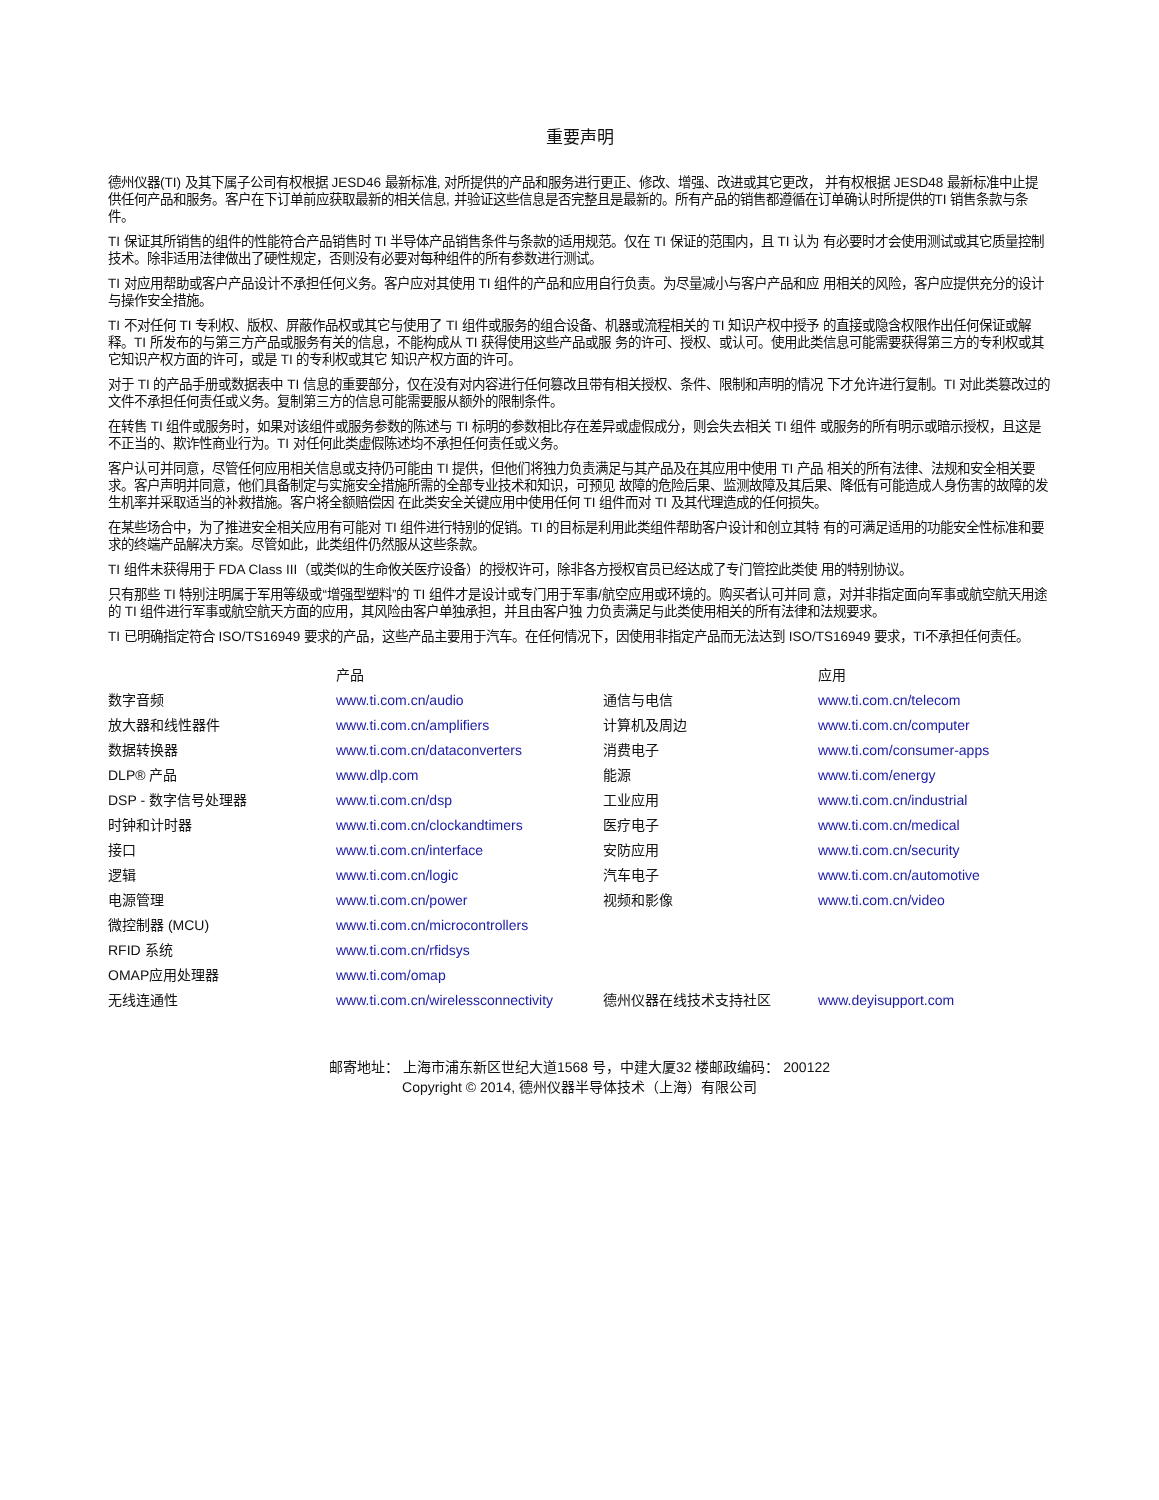重要声明
德州仪器(TI) 及其下属子公司有权根据 JESD46 最新标准, 对所提供的产品和服务进行更正、修改、增强、改进或其它更改， 并有权根据 JESD48 最新标准中止提供任何产品和服务。客户在下订单前应获取最新的相关信息, 并验证这些信息是否完整且是最新的。所有产品的销售都遵循在订单确认时所提供的TI 销售条款与条件。
TI 保证其所销售的组件的性能符合产品销售时 TI 半导体产品销售条件与条款的适用规范。仅在 TI 保证的范围内，且 TI 认为 有必要时才会使用测试或其它质量控制技术。除非适用法律做出了硬性规定，否则没有必要对每种组件的所有参数进行测试。
TI 对应用帮助或客户产品设计不承担任何义务。客户应对其使用 TI 组件的产品和应用自行负责。为尽量减小与客户产品和应 用相关的风险，客户应提供充分的设计与操作安全措施。
TI 不对任何 TI 专利权、版权、屏蔽作品权或其它与使用了 TI 组件或服务的组合设备、机器或流程相关的 TI 知识产权中授予 的直接或隐含权限作出任何保证或解释。TI 所发布的与第三方产品或服务有关的信息，不能构成从 TI 获得使用这些产品或服 务的许可、授权、或认可。使用此类信息可能需要获得第三方的专利权或其它知识产权方面的许可，或是 TI 的专利权或其它 知识产权方面的许可。
对于 TI 的产品手册或数据表中 TI 信息的重要部分，仅在没有对内容进行任何篡改且带有相关授权、条件、限制和声明的情况 下才允许进行复制。TI 对此类篡改过的文件不承担任何责任或义务。复制第三方的信息可能需要服从额外的限制条件。
在转售 TI 组件或服务时，如果对该组件或服务参数的陈述与 TI 标明的参数相比存在差异或虚假成分，则会失去相关 TI 组件 或服务的所有明示或暗示授权，且这是不正当的、欺诈性商业行为。TI 对任何此类虚假陈述均不承担任何责任或义务。
客户认可并同意，尽管任何应用相关信息或支持仍可能由 TI 提供，但他们将独力负责满足与其产品及在其应用中使用 TI 产品 相关的所有法律、法规和安全相关要求。客户声明并同意，他们具备制定与实施安全措施所需的全部专业技术和知识，可预见 故障的危险后果、监测故障及其后果、降低有可能造成人身伤害的故障的发生机率并采取适当的补救措施。客户将全额赔偿因 在此类安全关键应用中使用任何 TI 组件而对 TI 及其代理造成的任何损失。
在某些场合中，为了推进安全相关应用有可能对 TI 组件进行特别的促销。TI 的目标是利用此类组件帮助客户设计和创立其特 有的可满足适用的功能安全性标准和要求的终端产品解决方案。尽管如此，此类组件仍然服从这些条款。
TI 组件未获得用于 FDA Class III（或类似的生命攸关医疗设备）的授权许可，除非各方授权官员已经达成了专门管控此类使 用的特别协议。
只有那些 TI 特别注明属于军用等级或“增强型塑料”的 TI 组件才是设计或专门用于军事/航空应用或环境的。购买者认可并同 意，对并非指定面向军事或航空航天用途的 TI 组件进行军事或航空航天方面的应用，其风险由客户单独承担，并且由客户独 力负责满足与此类使用相关的所有法律和法规要求。
TI 已明确指定符合 ISO/TS16949 要求的产品，这些产品主要用于汽车。在任何情况下，因使用非指定产品而无法达到 ISO/TS16949 要求，TI不承担任何责任。
| | 产品 | | 应用 |
| --- | --- | --- | --- |
| 数字音频 | www.ti.com.cn/audio | 通信与电信 | www.ti.com.cn/telecom |
| 放大器和线性器件 | www.ti.com.cn/amplifiers | 计算机及周边 | www.ti.com.cn/computer |
| 数据转换器 | www.ti.com.cn/dataconverters | 消费电子 | www.ti.com/consumer-apps |
| DLP® 产品 | www.dlp.com | 能源 | www.ti.com/energy |
| DSP - 数字信号处理器 | www.ti.com.cn/dsp | 工业应用 | www.ti.com.cn/industrial |
| 时钟和计时器 | www.ti.com.cn/clockandtimers | 医疗电子 | www.ti.com.cn/medical |
| 接口 | www.ti.com.cn/interface | 安防应用 | www.ti.com.cn/security |
| 逻辑 | www.ti.com.cn/logic | 汽车电子 | www.ti.com.cn/automotive |
| 电源管理 | www.ti.com.cn/power | 视频和影像 | www.ti.com.cn/video |
| 微控制器 (MCU) | www.ti.com.cn/microcontrollers | | |
| RFID 系统 | www.ti.com.cn/rfidsys | | |
| OMAP应用处理器 | www.ti.com/omap | | |
| 无线连通性 | www.ti.com.cn/wirelessconnectivity | 德州仪器在线技术支持社区 | www.deyisupport.com |
邮寄地址： 上海市浦东新区世纪大道1568 号，中建大厦32 楼邮政编码： 200122
Copyright © 2014, 德州仪器半导体技术（上海）有限公司